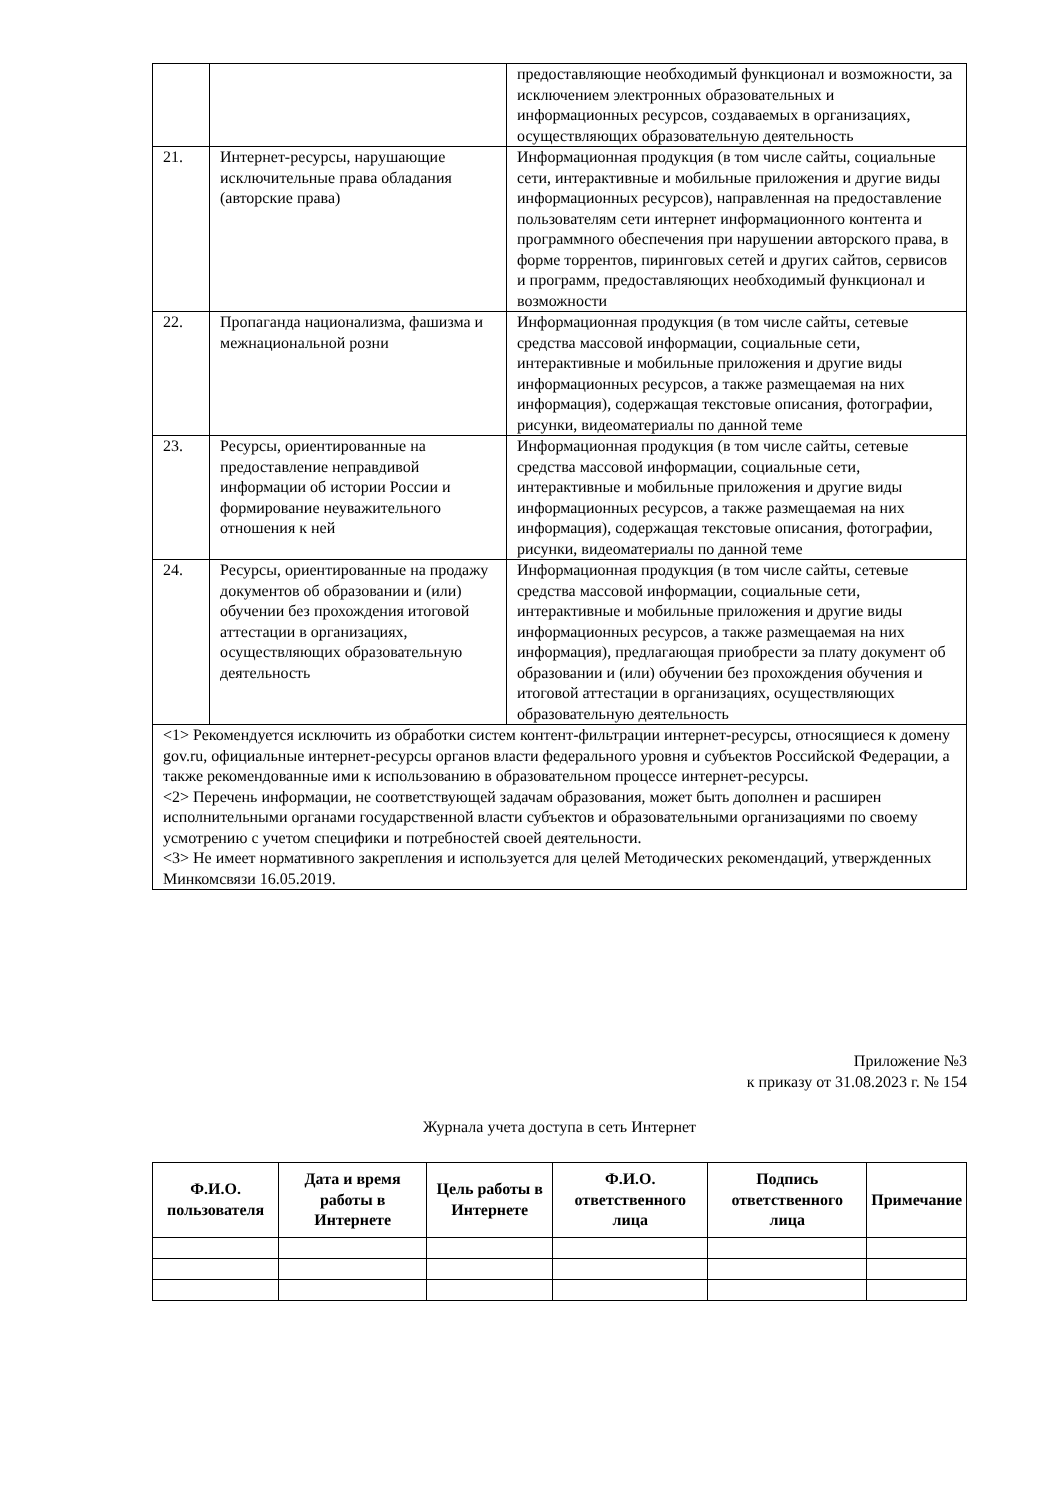| | | предоставляющие необходимый функционал и возможности, за исключением электронных образовательных и информационных ресурсов, создаваемых в организациях, осуществляющих образовательную деятельность |
| 21. | Интернет-ресурсы, нарушающие исключительные права обладания (авторские права) | Информационная продукция (в том числе сайты, социальные сети, интерактивные и мобильные приложения и другие виды информационных ресурсов), направленная на предоставление пользователям сети интернет информационного контента и программного обеспечения при нарушении авторского права, в форме торрентов, пиринговых сетей и других сайтов, сервисов и программ, предоставляющих необходимый функционал и возможности |
| 22. | Пропаганда национализма, фашизма и межнациональной розни | Информационная продукция (в том числе сайты, сетевые средства массовой информации, социальные сети, интерактивные и мобильные приложения и другие виды информационных ресурсов, а также размещаемая на них информация), содержащая текстовые описания, фотографии, рисунки, видеоматериалы по данной теме |
| 23. | Ресурсы, ориентированные на предоставление неправдивой информации об истории России и формирование неуважительного отношения к ней | Информационная продукция (в том числе сайты, сетевые средства массовой информации, социальные сети, интерактивные и мобильные приложения и другие виды информационных ресурсов, а также размещаемая на них информация), содержащая текстовые описания, фотографии, рисунки, видеоматериалы по данной теме |
| 24. | Ресурсы, ориентированные на продажу документов об образовании и (или) обучении без прохождения итоговой аттестации в организациях, осуществляющих образовательную деятельность | Информационная продукция (в том числе сайты, сетевые средства массовой информации, социальные сети, интерактивные и мобильные приложения и другие виды информационных ресурсов, а также размещаемая на них информация), предлагающая приобрести за плату документ об образовании и (или) обучении без прохождения обучения и итоговой аттестации в организациях, осуществляющих образовательную деятельность |
| <1> Рекомендуется исключить из обработки систем контент-фильтрации интернет-ресурсы, относящиеся к домену gov.ru, официальные интернет-ресурсы органов власти федерального уровня и субъектов Российской Федерации, а также рекомендованные ими к использованию в образовательном процессе интернет-ресурсы. <2> Перечень информации, не соответствующей задачам образования, может быть дополнен и расширен исполнительными органами государственной власти субъектов и образовательными организациями по своему усмотрению с учетом специфики и потребностей своей деятельности. <3> Не имеет нормативного закрепления и используется для целей Методических рекомендаций, утвержденных Минкомсвязи 16.05.2019. | | |
Приложение №3
к приказу от 31.08.2023 г. № 154
Журнала учета доступа в сеть Интернет
| Ф.И.О. пользователя | Дата и время работы в Интернете | Цель работы в Интернете | Ф.И.О. ответственного лица | Подпись ответственного лица | Примечание |
| --- | --- | --- | --- | --- | --- |